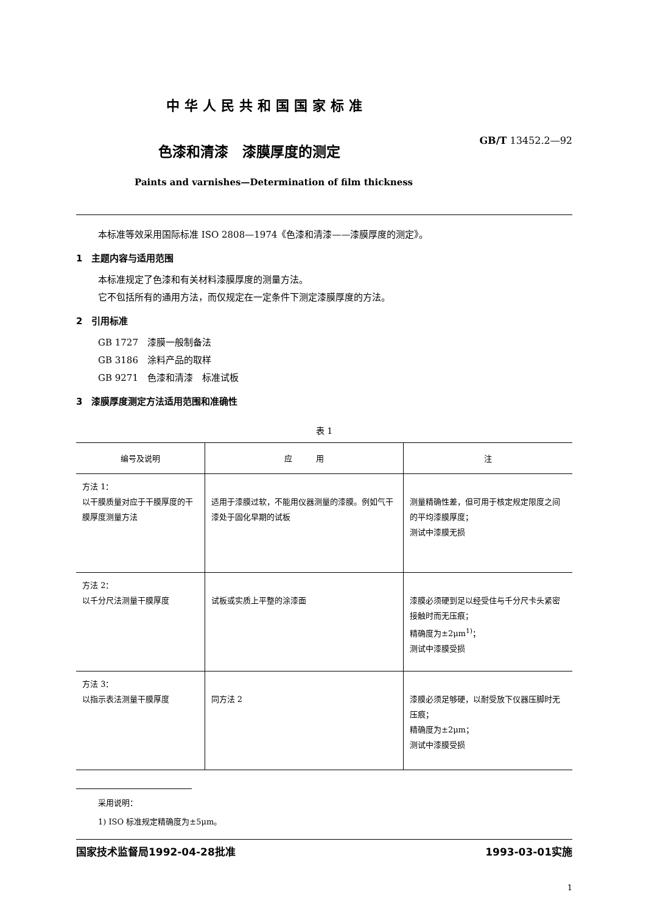中华人民共和国国家标准
GB/T 13452.2—92
色漆和清漆　漆膜厚度的测定
Paints and varnishes—Determination of film thickness
本标准等效采用国际标准 ISO 2808—1974《色漆和清漆——漆膜厚度的测定》。
1　主题内容与适用范围
本标准规定了色漆和有关材料漆膜厚度的测量方法。
它不包括所有的通用方法，而仅规定在一定条件下测定漆膜厚度的方法。
2　引用标准
GB 1727　漆膜一般制备法
GB 3186　涂料产品的取样
GB 9271　色漆和清漆　标准试板
3　漆膜厚度测定方法适用范围和准确性
表 1
| 编号及说明 | 应 用 | 注 |
| --- | --- | --- |
| 方法 1： 以干膜质量对应于干膜厚度的干膜厚度测量方法 | 适用于漆膜过软，不能用仪器测量的漆膜。例如气干漆处于固化早期的试板 | 测量精确性差，但可用于核定规定限度之间的平均漆膜厚度； 测试中漆膜无损 |
| 方法 2： 以千分尺法测量干膜厚度 | 试板或实质上平整的涂漆面 | 漆膜必须硬到足以经受住与千分尺卡头紧密接触时而无压痕； 精确度为±2μm<sup>1)</sup>； 测试中漆膜受损 |
| 方法 3： 以指示表法测量干膜厚度 | 同方法 2 | 漆膜必须足够硬，以耐受放下仪器压脚时无压痕； 精确度为±2μm； 测试中漆膜受损 |
采用说明：
1) ISO 标准规定精确度为±5μm。
国家技术监督局1992-04-28批准 1993-03-01实施
1